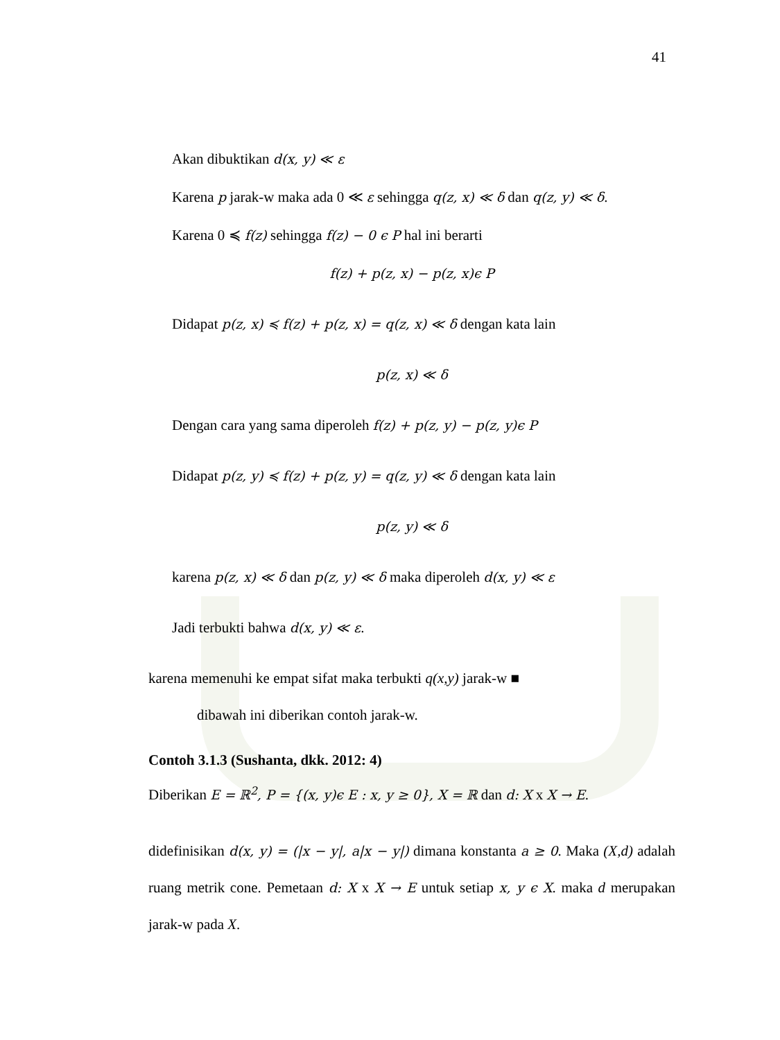41
Akan dibuktikan d(x, y) ≪ ε
Karena p jarak-w maka ada 0 ≪ ε sehingga q(z, x) ≪ δ dan q(z, y) ≪ δ.
Karena 0 ≼ f(z) sehingga f(z) − 0 ϵ P hal ini berarti
f(z) + p(z, x) − p(z, x)ϵ P
Didapat p(z, x) ≼ f(z) + p(z, x) = q(z, x) ≪ δ dengan kata lain
p(z, x) ≪ δ
Dengan cara yang sama diperoleh f(z) + p(z, y) − p(z, y)ϵ P
Didapat p(z, y) ≼ f(z) + p(z, y) = q(z, y) ≪ δ dengan kata lain
p(z, y) ≪ δ
karena p(z, x) ≪ δ dan p(z, y) ≪ δ maka diperoleh d(x, y) ≪ ε
Jadi terbukti bahwa d(x, y) ≪ ε.
karena memenuhi ke empat sifat maka terbukti q(x,y) jarak-w ■
dibawah ini diberikan contoh jarak-w.
Contoh 3.1.3 (Sushanta, dkk. 2012: 4)
Diberikan E = ℝ<sup>2</sup>, P = {(x, y)ϵ E : x, y ≥ 0}, X = ℝ dan d: X x X → E.
didefinisikan d(x, y) = (|x − y|, a|x − y|) dimana konstanta a ≥ 0. Maka (X,d) adalah ruang metrik cone. Pemetaan d: X x X → E untuk setiap x, y ϵ X. maka d merupakan jarak-w pada X.